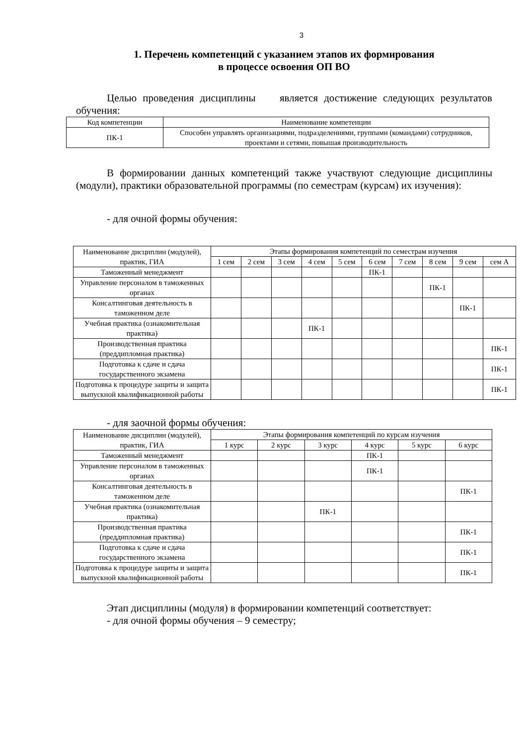3
1. Перечень компетенций с указанием этапов их формирования
в процессе освоения ОП ВО
Целью проведения дисциплины является достижение следующих результатов обучения:
| Код компетенции | Наименование компетенции |
| --- | --- |
| ПК-1 | Способен управлять организациями, подразделениями, группами (командами) сотрудников, проектами и сетями, повышая производительность |
В формировании данных компетенций также участвуют следующие дисциплины (модули), практики образовательной программы (по семестрам (курсам) их изучения):
- для очной формы обучения:
| Наименование дисциплин (модулей), практик, ГИА | Этапы формирования компетенций по семестрам изучения | | | | | | | | | |
| --- | --- | --- | --- | --- | --- | --- | --- | --- | --- | --- |
| | 1 сем | 2 сем | 3 сем | 4 сем | 5 сем | 6 сем | 7 сем | 8 сем | 9 сем | сем А |
| Таможенный менеджмент | | | | | | ПК-1 | | | | |
| Управление персоналом в таможенных органах | | | | | | | | ПК-1 | | |
| Консалтинговая деятельность в таможенном деле | | | | | | | | | ПК-1 | |
| Учебная практика (ознакомительная практика) | | | | ПК-1 | | | | | | |
| Производственная практика (преддипломная практика) | | | | | | | | | | ПК-1 |
| Подготовка к сдаче и сдача государственного экзамена | | | | | | | | | | ПК-1 |
| Подготовка к процедуре защиты и защита выпускной квалификационной работы | | | | | | | | | | ПК-1 |
- для заочной формы обучения:
| Наименование дисциплин (модулей), практик, ГИА | Этапы формирования компетенций по курсам изучения | | | | | |
| --- | --- | --- | --- | --- | --- | --- |
| | 1 курс | 2 курс | 3 курс | 4 курс | 5 курс | 6 курс |
| Таможенный менеджмент | | | | ПК-1 | | |
| Управление персоналом в таможенных органах | | | | ПК-1 | | |
| Консалтинговая деятельность в таможенном деле | | | | | | ПК-1 |
| Учебная практика (ознакомительная практика) | | | ПК-1 | | | |
| Производственная практика (преддипломная практика) | | | | | | ПК-1 |
| Подготовка к сдаче и сдача государственного экзамена | | | | | | ПК-1 |
| Подготовка к процедуре защиты и защита выпускной квалификационной работы | | | | | | ПК-1 |
Этап дисциплины (модуля) в формировании компетенций соответствует:
- для очной формы обучения – 9 семестру;